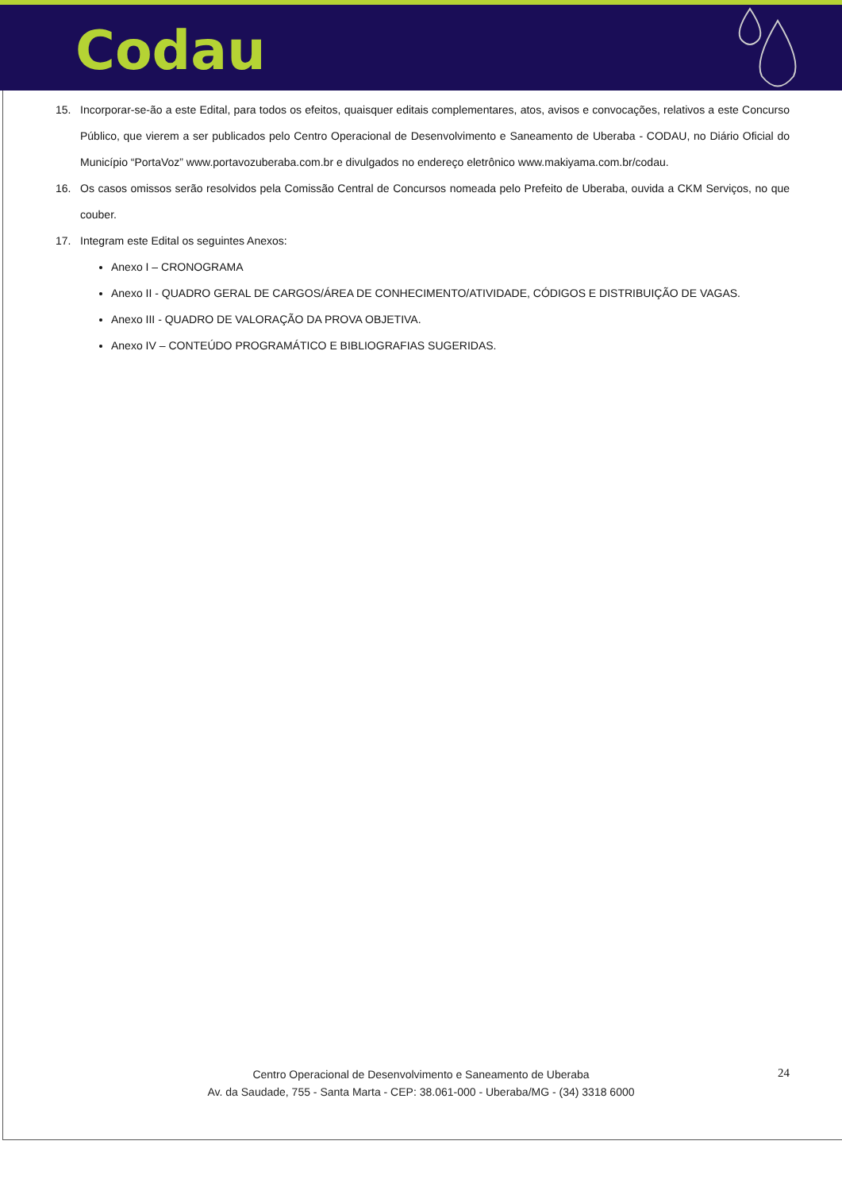Codau
15. Incorporar-se-ão a este Edital, para todos os efeitos, quaisquer editais complementares, atos, avisos e convocações, relativos a este Concurso Público, que vierem a ser publicados pelo Centro Operacional de Desenvolvimento e Saneamento de Uberaba - CODAU, no Diário Oficial do Município “PortaVoz” www.portavozuberaba.com.br e divulgados no endereço eletrônico www.makiyama.com.br/codau.
16. Os casos omissos serão resolvidos pela Comissão Central de Concursos nomeada pelo Prefeito de Uberaba, ouvida a CKM Serviços, no que couber.
17. Integram este Edital os seguintes Anexos:
Anexo I – CRONOGRAMA
Anexo II - QUADRO GERAL DE CARGOS/ÁREA DE CONHECIMENTO/ATIVIDADE, CÓDIGOS E DISTRIBUIÇÃO DE VAGAS.
Anexo III - QUADRO DE VALORAÇÃO DA PROVA OBJETIVA.
Anexo IV – CONTEÚDO PROGRAMÁTICO E BIBLIOGRAFIAS SUGERIDAS.
Centro Operacional de Desenvolvimento e Saneamento de Uberaba
Av. da Saudade, 755 - Santa Marta - CEP: 38.061-000 - Uberaba/MG - (34) 3318 6000
24